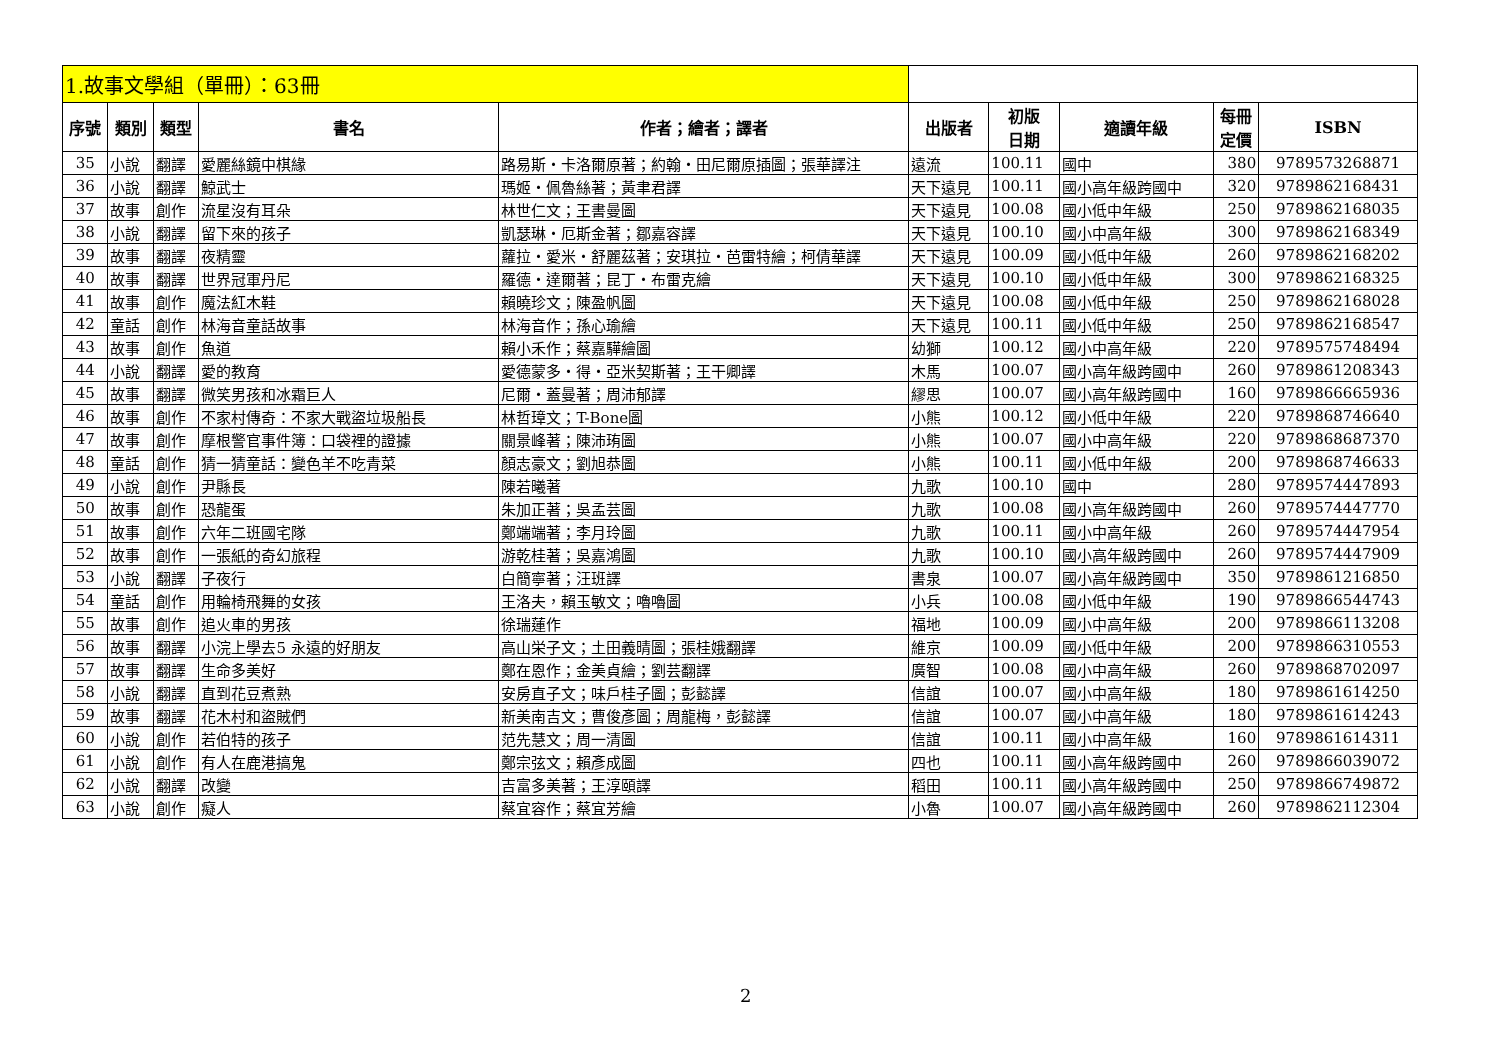| 1.故事文學組（單冊）：63冊 | | | | | | | | | |
| 序號 | 類別 | 類型 | 書名 | 作者；繪者；譯者 | 出版者 | 初版 日期 | 適讀年級 | 每冊 定價 | ISBN |
| 35 | 小說 | 翻譯 | 愛麗絲鏡中棋緣 | 路易斯・卡洛爾原著；約翰・田尼爾原插圖；張華譯注 | 遠流 | 100.11 | 國中 | 380 | 9789573268871 |
| 36 | 小說 | 翻譯 | 鯨武士 | 瑪姬・佩魯絲著；黃聿君譯 | 天下遠見 | 100.11 | 國小高年級跨國中 | 320 | 9789862168431 |
| 37 | 故事 | 創作 | 流星沒有耳朵 | 林世仁文；王書曼圖 | 天下遠見 | 100.08 | 國小低中年級 | 250 | 9789862168035 |
| 38 | 小說 | 翻譯 | 留下來的孩子 | 凱瑟琳・厄斯金著；鄒嘉容譯 | 天下遠見 | 100.10 | 國小中高年級 | 300 | 9789862168349 |
| 39 | 故事 | 翻譯 | 夜精靈 | 蘿拉・愛米・舒麗茲著；安琪拉・芭雷特繪；柯倩華譯 | 天下遠見 | 100.09 | 國小低中年級 | 260 | 9789862168202 |
| 40 | 故事 | 翻譯 | 世界冠軍丹尼 | 羅德・達爾著；昆丁・布雷克繪 | 天下遠見 | 100.10 | 國小低中年級 | 300 | 9789862168325 |
| 41 | 故事 | 創作 | 魔法紅木鞋 | 賴曉珍文；陳盈帆圖 | 天下遠見 | 100.08 | 國小低中年級 | 250 | 9789862168028 |
| 42 | 童話 | 創作 | 林海音童話故事 | 林海音作；孫心瑜繪 | 天下遠見 | 100.11 | 國小低中年級 | 250 | 9789862168547 |
| 43 | 故事 | 創作 | 魚道 | 賴小禾作；蔡嘉驊繪圖 | 幼獅 | 100.12 | 國小中高年級 | 220 | 9789575748494 |
| 44 | 小說 | 翻譯 | 愛的教育 | 愛德蒙多・得・亞米契斯著；王干卿譯 | 木馬 | 100.07 | 國小高年級跨國中 | 260 | 9789861208343 |
| 45 | 故事 | 翻譯 | 微笑男孩和冰霜巨人 | 尼爾・蓋曼著；周沛郁譯 | 繆思 | 100.07 | 國小高年級跨國中 | 160 | 9789866665936 |
| 46 | 故事 | 創作 | 不家村傳奇：不家大戰盜垃圾船長 | 林哲璋文；T-Bone圖 | 小熊 | 100.12 | 國小低中年級 | 220 | 9789868746640 |
| 47 | 故事 | 創作 | 摩根警官事件簿：口袋裡的證據 | 關景峰著；陳沛珛圖 | 小熊 | 100.07 | 國小中高年級 | 220 | 9789868687370 |
| 48 | 童話 | 創作 | 猜一猜童話：變色羊不吃青菜 | 顏志豪文；劉旭恭圖 | 小熊 | 100.11 | 國小低中年級 | 200 | 9789868746633 |
| 49 | 小說 | 創作 | 尹縣長 | 陳若曦著 | 九歌 | 100.10 | 國中 | 280 | 9789574447893 |
| 50 | 故事 | 創作 | 恐龍蛋 | 朱加正著；吳孟芸圖 | 九歌 | 100.08 | 國小高年級跨國中 | 260 | 9789574447770 |
| 51 | 故事 | 創作 | 六年二班國宅隊 | 鄭端端著；李月玲圖 | 九歌 | 100.11 | 國小中高年級 | 260 | 9789574447954 |
| 52 | 故事 | 創作 | 一張紙的奇幻旅程 | 游乾桂著；吳嘉鴻圖 | 九歌 | 100.10 | 國小高年級跨國中 | 260 | 9789574447909 |
| 53 | 小說 | 翻譯 | 子夜行 | 白簡寧著；汪班譯 | 書泉 | 100.07 | 國小高年級跨國中 | 350 | 9789861216850 |
| 54 | 童話 | 創作 | 用輪椅飛舞的女孩 | 王洛夫，賴玉敏文；嚕嚕圖 | 小兵 | 100.08 | 國小低中年級 | 190 | 9789866544743 |
| 55 | 故事 | 創作 | 追火車的男孩 | 徐瑞蓮作 | 福地 | 100.09 | 國小中高年級 | 200 | 9789866113208 |
| 56 | 故事 | 翻譯 | 小浣上學去5 永遠的好朋友 | 高山栄子文；土田義晴圖；張桂娥翻譯 | 維京 | 100.09 | 國小低中年級 | 200 | 9789866310553 |
| 57 | 故事 | 翻譯 | 生命多美好 | 鄭在恩作；金美貞繪；劉芸翻譯 | 廣智 | 100.08 | 國小中高年級 | 260 | 9789868702097 |
| 58 | 小說 | 翻譯 | 直到花豆煮熟 | 安房直子文；味戶桂子圖；彭懿譯 | 信誼 | 100.07 | 國小中高年級 | 180 | 9789861614250 |
| 59 | 故事 | 翻譯 | 花木村和盜賊們 | 新美南吉文；曹俊彥圖；周龍梅，彭懿譯 | 信誼 | 100.07 | 國小中高年級 | 180 | 9789861614243 |
| 60 | 小說 | 創作 | 若伯特的孩子 | 范先慧文；周一清圖 | 信誼 | 100.11 | 國小中高年級 | 160 | 9789861614311 |
| 61 | 小說 | 創作 | 有人在鹿港搞鬼 | 鄭宗弦文；賴彥成圖 | 四也 | 100.11 | 國小高年級跨國中 | 260 | 9789866039072 |
| 62 | 小說 | 翻譯 | 改變 | 吉富多美著；王淳頤譯 | 稻田 | 100.11 | 國小高年級跨國中 | 250 | 9789866749872 |
| 63 | 小說 | 創作 | 癡人 | 蔡宜容作；蔡宜芳繪 | 小魯 | 100.07 | 國小高年級跨國中 | 260 | 9789862112304 |
2